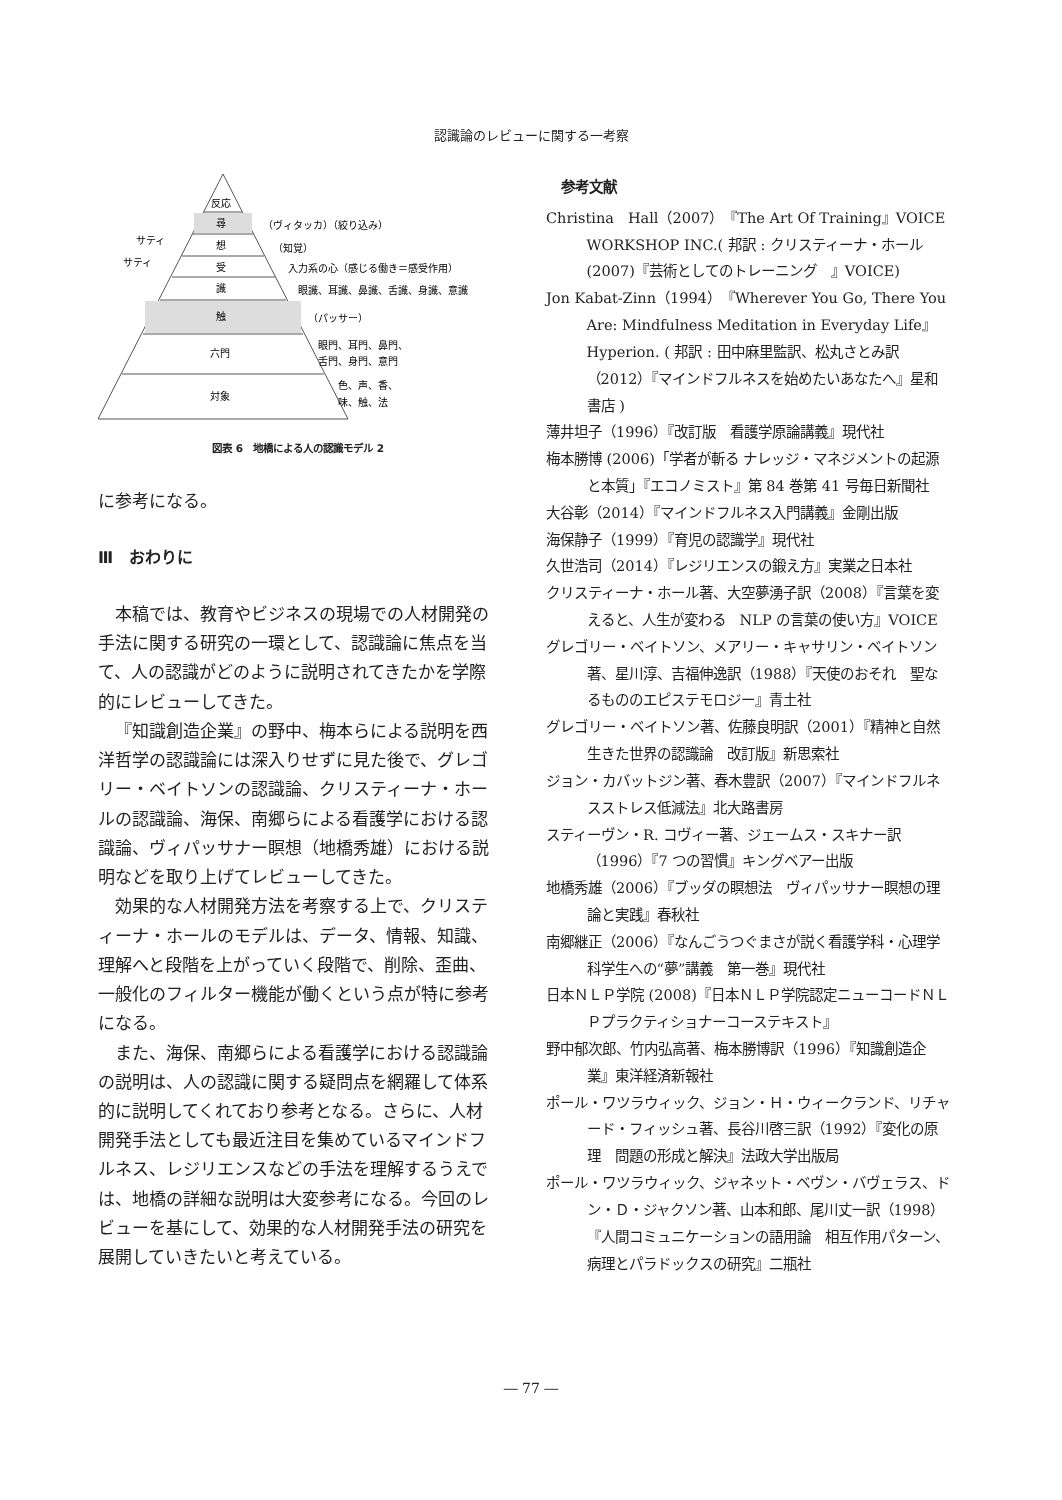認識論のレビューに関する一考察
反応
尋
想
受
識
触
六門
対象
サティ
サティ
（ヴィタッカ）（絞り込み）
（知覚）
入力系の心（感じる働き＝感受作用）
眼識、耳識、鼻識、舌識、身識、意識
（パッサー）
眼門、耳門、鼻門、
舌門、身門、意門
色、声、香、
味、触、法
図表 6　地橋による人の認識モデル 2
に参考になる。
Ⅲ　おわりに
本稿では、教育やビジネスの現場での人材開発の手法に関する研究の一環として、認識論に焦点を当て、人の認識がどのように説明されてきたかを学際的にレビューしてきた。
『知識創造企業』の野中、梅本らによる説明を西洋哲学の認識論には深入りせずに見た後で、グレゴリー・ベイトソンの認識論、クリスティーナ・ホールの認識論、海保、南郷らによる看護学における認識論、ヴィパッサナー瞑想（地橋秀雄）における説明などを取り上げてレビューしてきた。
効果的な人材開発方法を考察する上で、クリスティーナ・ホールのモデルは、データ、情報、知識、理解へと段階を上がっていく段階で、削除、歪曲、一般化のフィルター機能が働くという点が特に参考になる。
また、海保、南郷らによる看護学における認識論の説明は、人の認識に関する疑問点を網羅して体系的に説明してくれており参考となる。さらに、人材開発手法としても最近注目を集めているマインドフルネス、レジリエンスなどの手法を理解するうえでは、地橋の詳細な説明は大変参考になる。今回のレビューを基にして、効果的な人材開発手法の研究を展開していきたいと考えている。
参考文献
Christina　Hall（2007）『The Art Of Training』VOICE WORKSHOP INC.( 邦訳 : クリスティーナ・ホール (2007)『芸術としてのトレーニング　』VOICE)
Jon Kabat-Zinn（1994）『Wherever You Go, There You Are: Mindfulness Meditation in Everyday Life』Hyperion. ( 邦訳 : 田中麻里監訳、松丸さとみ訳（2012）『マインドフルネスを始めたいあなたへ』星和書店 )
薄井坦子（1996）『改訂版　看護学原論講義』現代社
梅本勝博 (2006)「学者が斬る ナレッジ・マネジメントの起源と本質」『エコノミスト』第 84 巻第 41 号毎日新聞社
大谷彰（2014）『マインドフルネス入門講義』金剛出版
海保静子（1999）『育児の認識学』現代社
久世浩司（2014）『レジリエンスの鍛え方』実業之日本社
クリスティーナ・ホール著、大空夢湧子訳（2008）『言葉を変えると、人生が変わる　NLP の言葉の使い方』VOICE
グレゴリー・ベイトソン、メアリー・キャサリン・ベイトソン著、星川淳、吉福伸逸訳（1988）『天使のおそれ　聖なるもののエピステモロジー』青土社
グレゴリー・ベイトソン著、佐藤良明訳（2001）『精神と自然　生きた世界の認識論　改訂版』新思索社
ジョン・カバットジン著、春木豊訳（2007）『マインドフルネスストレス低減法』北大路書房
スティーヴン・R. コヴィー著、ジェームス・スキナー訳（1996）『7 つの習慣』キングベアー出版
地橋秀雄（2006）『ブッダの瞑想法　ヴィパッサナー瞑想の理論と実践』春秋社
南郷継正（2006）『なんごうつぐまさが説く看護学科・心理学科学生への“夢”講義　第一巻』現代社
日本ＮＬＰ学院 (2008)『日本ＮＬＰ学院認定ニューコードＮＬＰプラクティショナーコーステキスト』
野中郁次郎、竹内弘高著、梅本勝博訳（1996）『知識創造企業』東洋経済新報社
ポール・ワツラウィック、ジョン・Ｈ・ウィークランド、リチャード・フィッシュ著、長谷川啓三訳（1992）『変化の原理　問題の形成と解決』法政大学出版局
ポール・ワツラウィック、ジャネット・ベヴン・バヴェラス、ドン・Ｄ・ジャクソン著、山本和郎、尾川丈一訳（1998）『人間コミュニケーションの語用論　相互作用パターン、病理とパラドックスの研究』二瓶社
― 77 ―